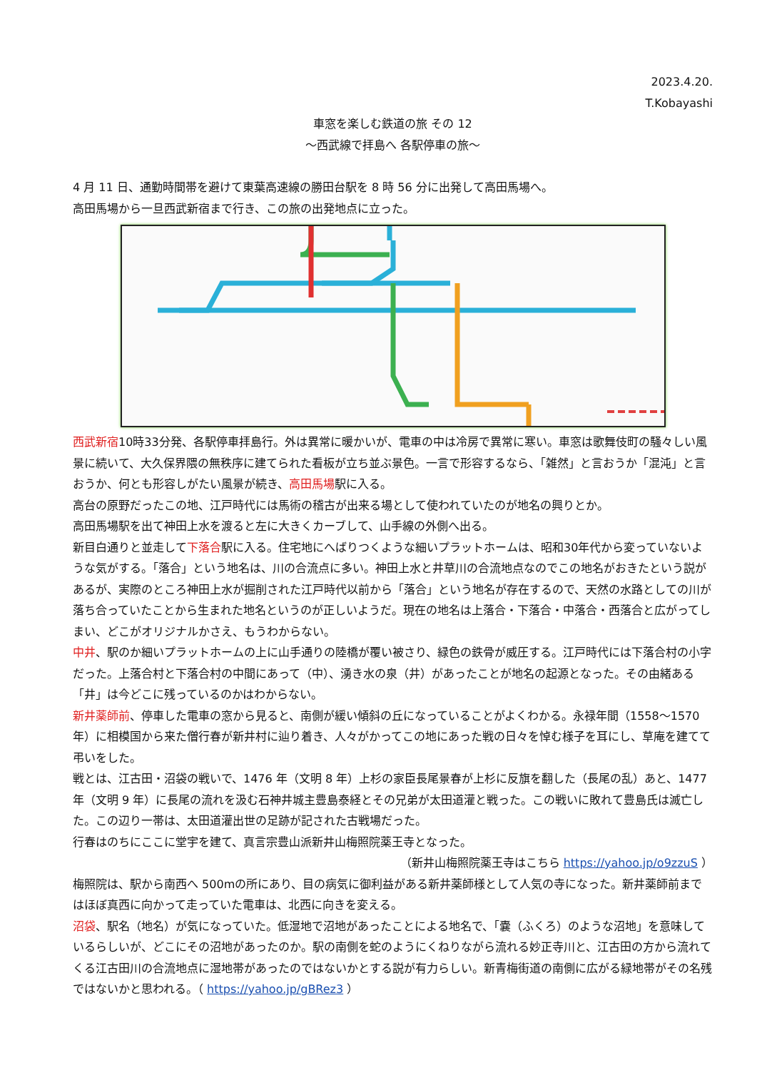2023.4.20.
T.Kobayashi
車窓を楽しむ鉄道の旅 その 12
～西武線で拝島へ 各駅停車の旅～
4 月 11 日、通勤時間帯を避けて東葉高速線の勝田台駅を 8 時 56 分に出発して高田馬場へ。
高田馬場から一旦西武新宿まで行き、この旅の出発地点に立った。
西武新宿10時33分発、各駅停車拝島行。外は異常に暖かいが、電車の中は冷房で異常に寒い。車窓は歌舞伎町の騒々しい風景に続いて、大久保界隈の無秩序に建てられた看板が立ち並ぶ景色。一言で形容するなら、「雑然」と言おうか「混沌」と言おうか、何とも形容しがたい風景が続き、高田馬場駅に入る。
高台の原野だったこの地、江戸時代には馬術の稽古が出来る場として使われていたのが地名の興りとか。
高田馬場駅を出て神田上水を渡ると左に大きくカーブして、山手線の外側へ出る。
新目白通りと並走して下落合駅に入る。住宅地にへばりつくような細いプラットホームは、昭和30年代から変っていないような気がする。「落合」という地名は、川の合流点に多い。神田上水と井草川の合流地点なのでこの地名がおきたという説があるが、実際のところ神田上水が掘削された江戸時代以前から「落合」という地名が存在するので、天然の水路としての川が落ち合っていたことから生まれた地名というのが正しいようだ。現在の地名は上落合・下落合・中落合・西落合と広がってしまい、どこがオリジナルかさえ、もうわからない。
中井、駅のか細いプラットホームの上に山手通りの陸橋が覆い被さり、緑色の鉄骨が威圧する。江戸時代には下落合村の小字だった。上落合村と下落合村の中間にあって（中）、湧き水の泉（井）があったことが地名の起源となった。その由緒ある「井」は今どこに残っているのかはわからない。
新井薬師前、停車した電車の窓から見ると、南側が緩い傾斜の丘になっていることがよくわかる。永禄年間（1558～1570 年）に相模国から来た僧行春が新井村に辿り着き、人々がかってこの地にあった戦の日々を悼む様子を耳にし、草庵を建てて弔いをした。
戦とは、江古田・沼袋の戦いで、1476 年（文明 8 年）上杉の家臣長尾景春が上杉に反旗を翻した（長尾の乱）あと、1477 年（文明 9 年）に長尾の流れを汲む石神井城主豊島泰経とその兄弟が太田道灌と戦った。この戦いに敗れて豊島氏は滅亡した。この辺り一帯は、太田道灌出世の足跡が記された古戦場だった。
行春はのちにここに堂宇を建て、真言宗豊山派新井山梅照院薬王寺となった。
（新井山梅照院薬王寺はこちら https://yahoo.jp/o9zzuS ）
梅照院は、駅から南西へ 500mの所にあり、目の病気に御利益がある新井薬師様として人気の寺になった。新井薬師前まではほぼ真西に向かって走っていた電車は、北西に向きを変える。
沼袋、駅名（地名）が気になっていた。低湿地で沼地があったことによる地名で、「嚢（ふくろ）のような沼地」を意味しているらしいが、どこにその沼地があったのか。駅の南側を蛇のようにくねりながら流れる妙正寺川と、江古田の方から流れてくる江古田川の合流地点に湿地帯があったのではないかとする説が有力らしい。新青梅街道の南側に広がる緑地帯がその名残ではないかと思われる。（ https://yahoo.jp/gBRez3 ）